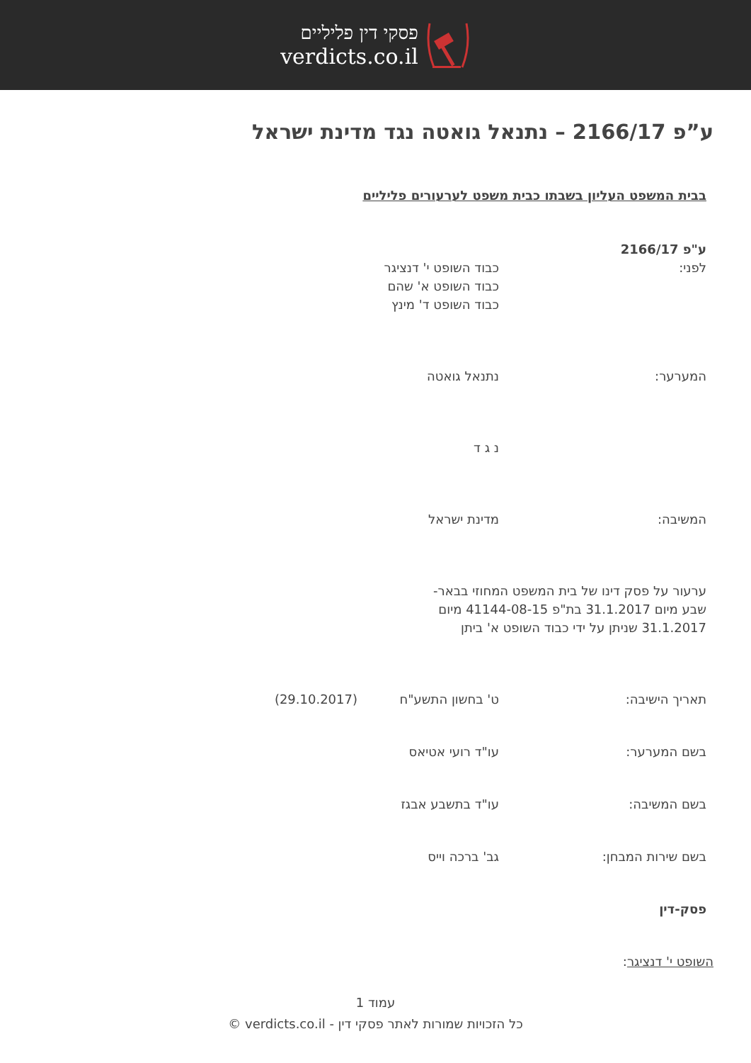פסקי דין פליליים
verdicts.co.il
ע”פ 2166/17 – נתנאל גואטה נגד מדינת ישראל
בבית המשפט העליון בשבתו כבית משפט לערעורים פליליים
ע"פ 2166/17
לפני: כבוד השופט י' דנציגר
כבוד השופט א' שהם
כבוד השופט ד' מינץ
המערער: נתנאל גואטה
נ ג ד
המשיבה: מדינת ישראל
ערעור על פסק דינו של בית המשפט המחוזי בבאר-שבע מיום 31.1.2017 בת"פ 41144-08-15 מיום 31.1.2017 שניתן על ידי כבוד השופט א' ביתן
תאריך הישיבה: ט' בחשון התשע"ח (29.10.2017)
בשם המערער: עו"ד רועי אטיאס
בשם המשיבה: עו"ד בתשבע אבגז
בשם שירות המבחן: גב' ברכה וייס
פסק-דין
השופט י' דנציגר:
עמוד 1
כל הזכויות שמורות לאתר פסקי דין - verdicts.co.il ©